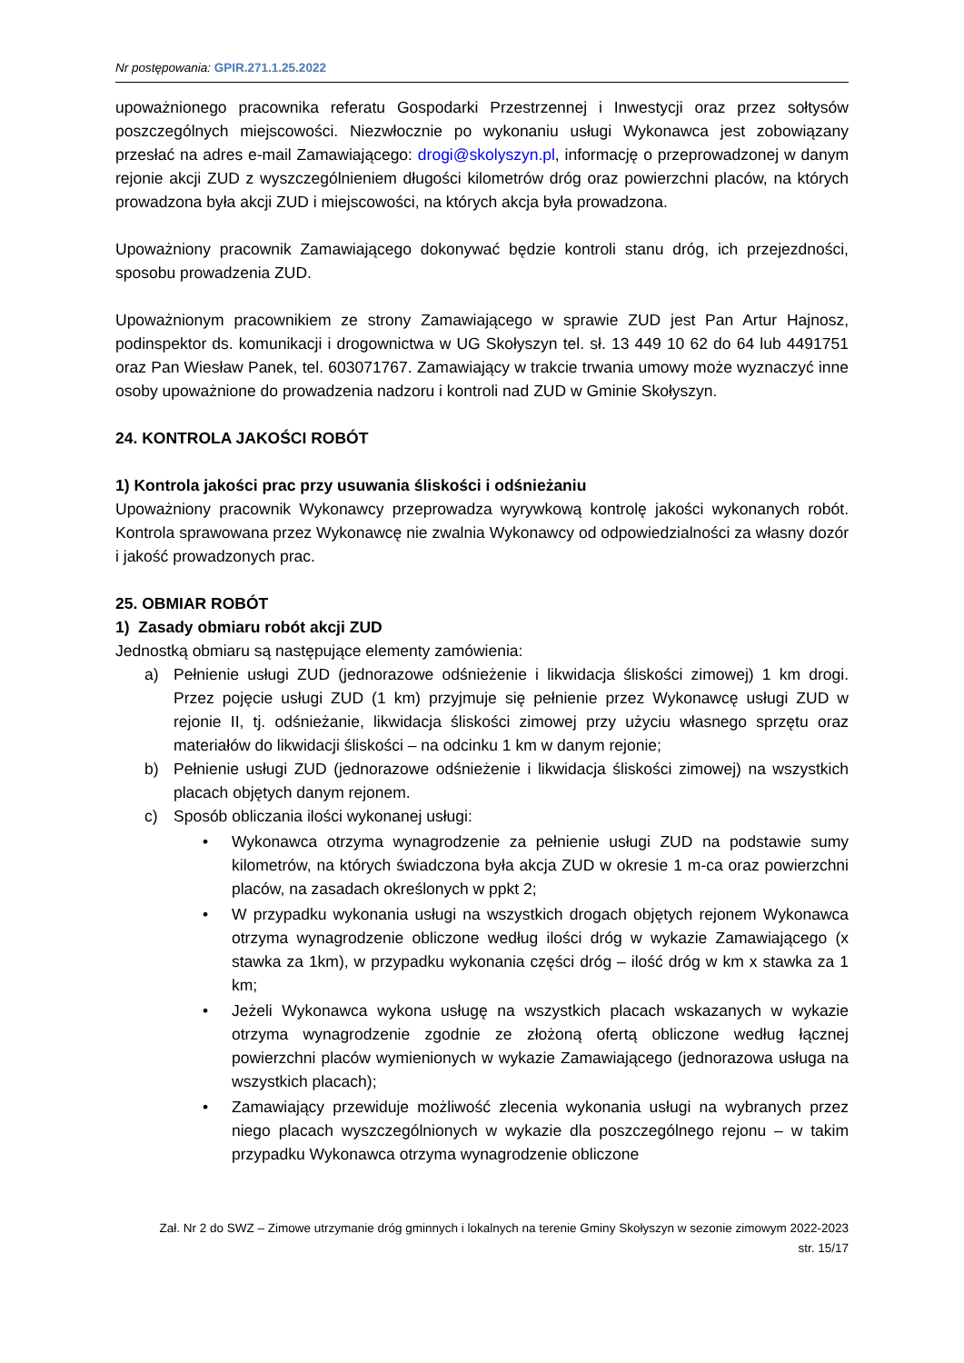Nr postępowania: GPIR.271.1.25.2022
upoważnionego pracownika referatu Gospodarki Przestrzennej i Inwestycji oraz przez sołtysów poszczególnych miejscowości. Niezwłocznie po wykonaniu usługi Wykonawca jest zobowiązany przesłać na adres e-mail Zamawiającego: drogi@skolyszyn.pl, informację o przeprowadzonej w danym rejonie akcji ZUD z wyszczególnieniem długości kilometrów dróg oraz powierzchni placów, na których prowadzona była akcji ZUD i miejscowości, na których akcja była prowadzona.
Upoważniony pracownik Zamawiającego dokonywać będzie kontroli stanu dróg, ich przejezdności, sposobu prowadzenia ZUD.
Upoważnionym pracownikiem ze strony Zamawiającego w sprawie ZUD jest Pan Artur Hajnosz, podinspektor ds. komunikacji i drogownictwa w UG Skołyszyn tel. sł. 13 449 10 62 do 64 lub 4491751 oraz Pan Wiesław Panek, tel. 603071767. Zamawiający w trakcie trwania umowy może wyznaczyć inne osoby upoważnione do prowadzenia nadzoru i kontroli nad ZUD w Gminie Skołyszyn.
24. KONTROLA JAKOŚCI ROBÓT
1) Kontrola jakości prac przy usuwania śliskości i odśnieżaniu
Upoważniony pracownik Wykonawcy przeprowadza wyrywkową kontrolę jakości wykonanych robót. Kontrola sprawowana przez Wykonawcę nie zwalnia Wykonawcy od odpowiedzialności za własny dozór i jakość prowadzonych prac.
25. OBMIAR ROBÓT
1) Zasady obmiaru robót akcji ZUD
Jednostką obmiaru są następujące elementy zamówienia:
a) Pełnienie usługi ZUD (jednorazowe odśnieżenie i likwidacja śliskości zimowej) 1 km drogi. Przez pojęcie usługi ZUD (1 km) przyjmuje się pełnienie przez Wykonawcę usługi ZUD w rejonie II, tj. odśnieżanie, likwidacja śliskości zimowej przy użyciu własnego sprzętu oraz materiałów do likwidacji śliskości – na odcinku 1 km w danym rejonie;
b) Pełnienie usługi ZUD (jednorazowe odśnieżenie i likwidacja śliskości zimowej) na wszystkich placach objętych danym rejonem.
c) Sposób obliczania ilości wykonanej usługi:
• Wykonawca otrzyma wynagrodzenie za pełnienie usługi ZUD na podstawie sumy kilometrów, na których świadczona była akcja ZUD w okresie 1 m-ca oraz powierzchni placów, na zasadach określonych w ppkt 2;
• W przypadku wykonania usługi na wszystkich drogach objętych rejonem Wykonawca otrzyma wynagrodzenie obliczone według ilości dróg w wykazie Zamawiającego (x stawka za 1km), w przypadku wykonania części dróg – ilość dróg w km x stawka za 1 km;
• Jeżeli Wykonawca wykona usługę na wszystkich placach wskazanych w wykazie otrzyma wynagrodzenie zgodnie ze złożoną ofertą obliczone według łącznej powierzchni placów wymienionych w wykazie Zamawiającego (jednorazowa usługa na wszystkich placach);
• Zamawiający przewiduje możliwość zlecenia wykonania usługi na wybranych przez niego placach wyszczególnionych w wykazie dla poszczególnego rejonu – w takim przypadku Wykonawca otrzyma wynagrodzenie obliczone
Zał. Nr 2 do SWZ – Zimowe utrzymanie dróg gminnych i lokalnych na terenie Gminy Skołyszyn w sezonie zimowym 2022-2023
str. 15/17